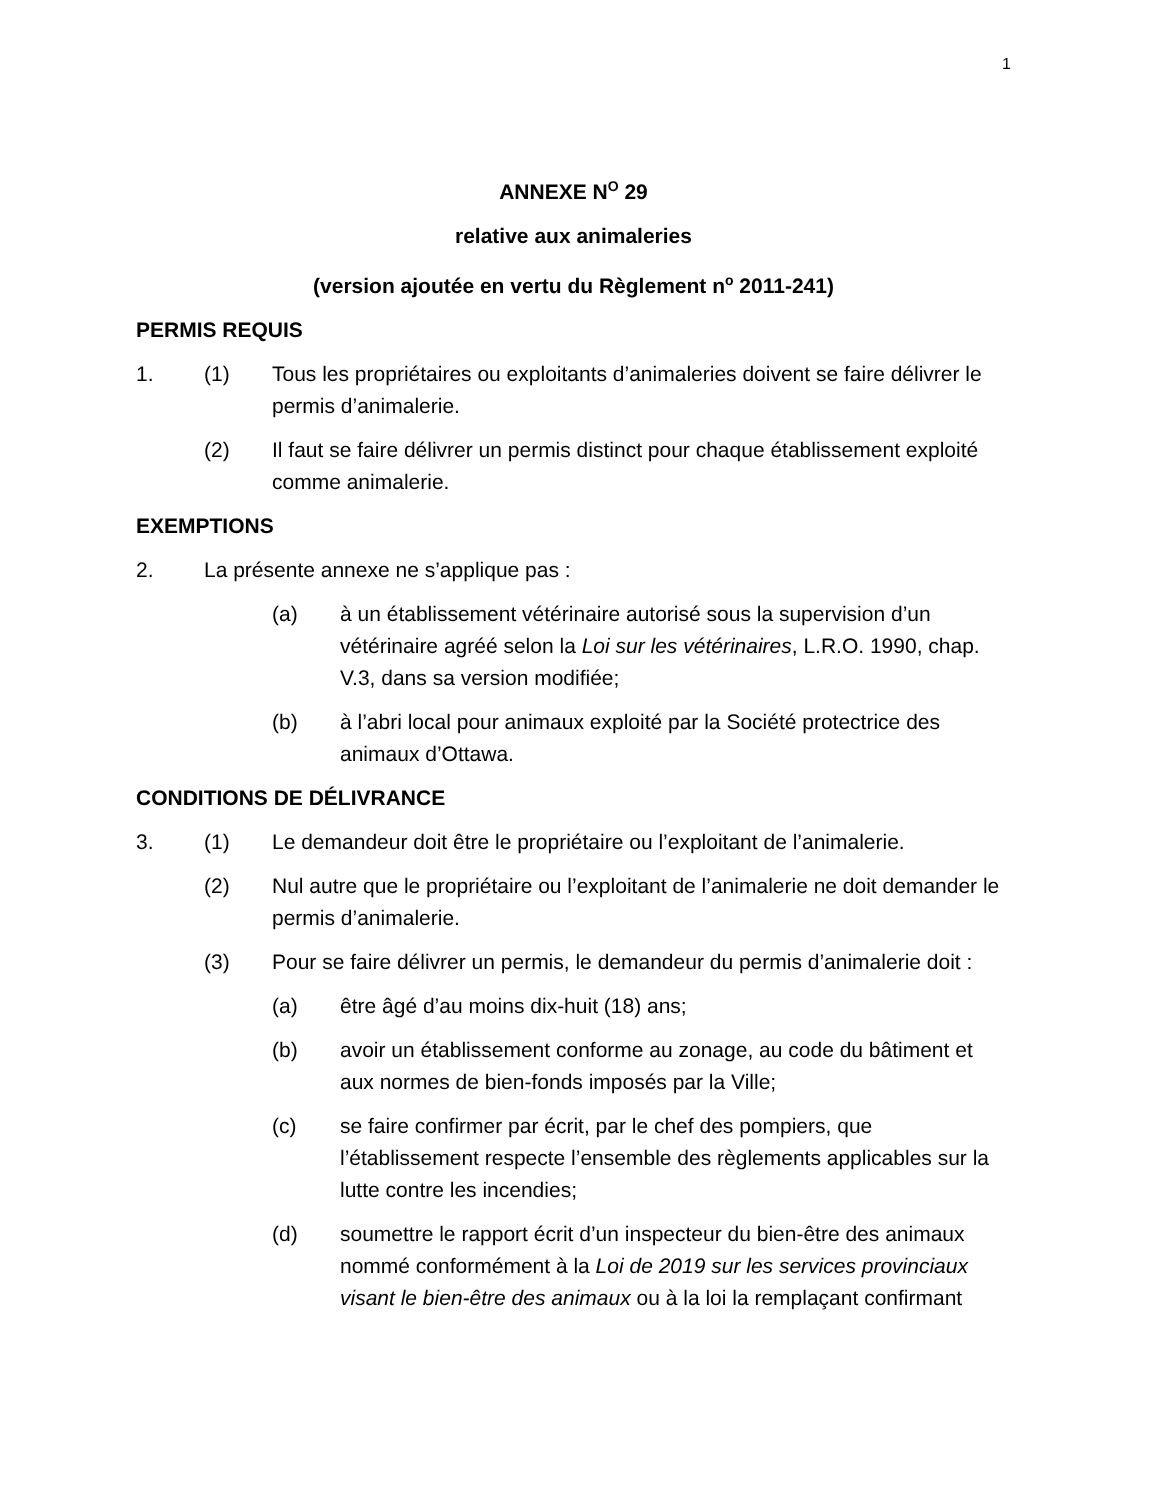1
ANNEXE N<sup>O</sup> 29
relative aux animaleries
(version ajoutée en vertu du Règlement n<sup>o</sup> 2011-241)
PERMIS REQUIS
1. (1) Tous les propriétaires ou exploitants d’animaleries doivent se faire délivrer le permis d’animalerie.
(2) Il faut se faire délivrer un permis distinct pour chaque établissement exploité comme animalerie.
EXEMPTIONS
2. La présente annexe ne s’applique pas :
(a) à un établissement vétérinaire autorisé sous la supervision d’un vétérinaire agréé selon la Loi sur les vétérinaires, L.R.O. 1990, chap. V.3, dans sa version modifiée;
(b) à l’abri local pour animaux exploité par la Société protectrice des animaux d’Ottawa.
CONDITIONS DE DÉLIVRANCE
3. (1) Le demandeur doit être le propriétaire ou l’exploitant de l’animalerie.
(2) Nul autre que le propriétaire ou l’exploitant de l’animalerie ne doit demander le permis d’animalerie.
(3) Pour se faire délivrer un permis, le demandeur du permis d’animalerie doit :
(a) être âgé d’au moins dix-huit (18) ans;
(b) avoir un établissement conforme au zonage, au code du bâtiment et aux normes de bien-fonds imposés par la Ville;
(c) se faire confirmer par écrit, par le chef des pompiers, que l’établissement respecte l’ensemble des règlements applicables sur la lutte contre les incendies;
(d) soumettre le rapport écrit d’un inspecteur du bien-être des animaux nommé conformément à la Loi de 2019 sur les services provinciaux visant le bien-être des animaux ou à la loi la remplaçant confirmant